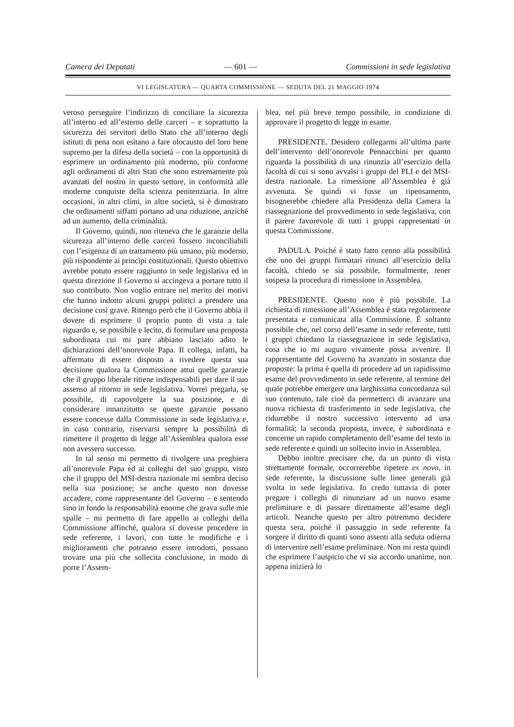Camera dei Deputati — 601 — Commissioni in sede legislativa
VI LEGISLATURA — QUARTA COMMISSIONE — SEDUTA DEL 21 MAGGIO 1974
veroso perseguire l’indirizzo di conciliare la sicurezza all’interno ed all’esterno delle carceri – e soprattutto la sicurezza dei servitori dello Stato che all’interno degli istituti di pena non esitano a fare olocausto del loro bene supremo per la difesa della società – con la opportunità di esprimere un ordinamento più moderno, più conforme agli ordinamenti di altri Stati che sono estremamente più avanzati del nostro in questo settore, in conformità alle moderne conquiste della scienza penitenziaria. In altre occasioni, in altri climi, in altre società, si è dimostrato che ordinamenti siffatti portano ad una riduzione, anziché ad un aumento, della criminalità.
Il Governo, quindi, non riteneva che le garanzie della sicurezza all’interno delle carceri fossero inconciliabili con l’esigenza di un trattamento più umano, più moderno, più rispondente ai princìpi costituzionali. Questo obiettivo avrebbe potuto essere raggiunto in sede legislativa ed in questa direzione il Governo si accingeva a portare tutto il suo contributo. Non voglio entrare nel merito dei motivi che hanno indotto alcuni gruppi politici a prendere una decisione così grave. Ritengo però che il Governo abbia il dovere di esprimere il proprio punto di vista a tale riguardo e, se possibile e lecito, di formulare una proposta subordinata cui mi pare abbiano lasciato adito le dichiarazioni dell’onorevole Papa. Il collega, infatti, ha affermato di essere disposto a rivedere questa sua decisione qualora la Commissione attui quelle garanzie che il gruppo liberale ritiene indispensabili per dare il suo assenso al ritorno in sede legislativa. Vorrei pregarla, se possibile, di capovolgere la sua posizione, e di considerare innanzitutto se queste garanzie possano essere concesse dalla Commissione in sede legislativa e, in caso contrario, riservarsi sempre la possibilità di rimettere il progetto di legge all’Assemblea qualora esse non avessero successo.
In tal senso mi permetto di rivolgere una preghiera all’onorevole Papa ed ai colleghi del suo gruppo, visto che il gruppo del MSI-destra nazionale mi sembra deciso nella sua posizione; se anche questo non dovesse accadere, come rappresentante del Governo – e sentendo sino in fondo la responsabilità enorme che grava sulle mie spalle – mi permetto di fare appello ai colleghi della Commissione affinché, qualora si dovesse procedere in sede referente, i lavori, con tutte le modifiche e i miglioramenti che potranno essere introdotti, possano trovare una più che sollecita conclusione, in modo di porre l’Assem-
blea, nel più breve tempo possibile, in condizione di approvare il progetto di legge in esame.
PRESIDENTE. Desidero collegarmi all’ultima parte dell’intervento dell’onorevole Pennacchini per quanto riguarda la possibilità di una rinunzia all’esercizio della facoltà di cui si sono avvalsi i gruppi del PLI e del MSI-destra nazionale. La rimessione all’Assemblea è già avvenuta. Se quindi vi fosse un ripensamento, bisognerebbe chiedere alla Presidenza della Camera la riassegnazione del provvedimento in sede legislativa, con il parere favorevole di tutti i gruppi rappresentati in questa Commissione.
PADULA. Poiché è stato fatto cenno alla possibilità che uno dei gruppi firmatari rinunci all’esercizio della facoltà, chiedo se sia possibile, formalmente, tener sospesa la procedura di rimessione in Assemblea.
PRESIDENTE. Questo non è più possibile. La richiesta di rimessione all’Assemblea è stata regolarmente presentata e comunicata alla Commissione. È soltanto possibile che, nel corso dell’esame in sede referente, tutti i gruppi chiedano la riassegnazione in sede legislativa, cosa che io mi auguro vivamente possa avvenire. Il rappresentante del Governo ha avanzato in sostanza due proposte: la prima è quella di procedere ad un rapidissimo esame del provvedimento in sede referente, al termine del quale potrebbe emergere una larghissima concordanza sul suo contenuto, tale cioè da permetterci di avanzare una nuova richiesta di trasferimento in sede legislativa, che ridurrebbe il nostro successivo intervento ad una formalità; la seconda proposta, invece, è subordinata e concerne un rapido completamento dell’esame del testo in sede referente e quindi un sollecito invio in Assemblea.
Debbo inoltre precisare che, da un punto di vista strettamente formale, occorrerebbe ripetere ex novo, in sede referente, la discussione sulle linee generali già svolta in sede legislativa. Io credo tuttavia di poter pregare i colleghi di rinunziare ad un nuovo esame preliminare e di passare direttamente all’esame degli articoli. Neanche questo per altro potremmo decidere questa sera, poiché il passaggio in sede referente fa sorgere il diritto di quanti sono assenti alla seduta odierna di intervenire nell’esame preliminare. Non mi resta quindi che esprimere l’auspicio che vi sia accordo unanime, non appena inizierà lo